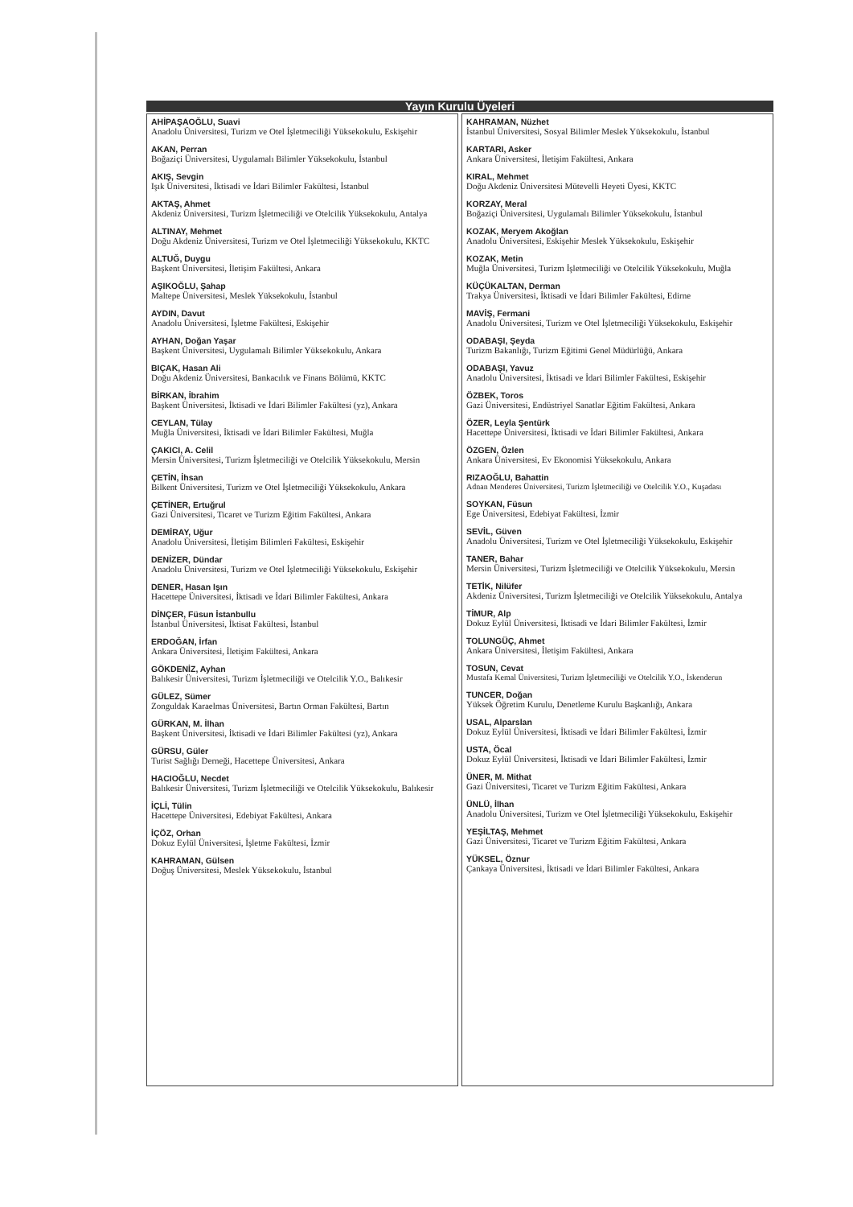Yayın Kurulu Üyeleri
AHİPAŞAOĞLU, Suavi
Anadolu Üniversitesi, Turizm ve Otel İşletmeciliği Yüksekokulu, Eskişehir
AKAN, Perran
Boğaziçi Üniversitesi, Uygulamalı Bilimler Yüksekokulu, İstanbul
AKIŞ, Sevgin
Işık Üniversitesi, İktisadi ve İdari Bilimler Fakültesi, İstanbul
AKTAŞ, Ahmet
Akdeniz Üniversitesi, Turizm İşletmeciliği ve Otelcilik Yüksekokulu, Antalya
ALTINAY, Mehmet
Doğu Akdeniz Üniversitesi, Turizm ve Otel İşletmeciliği Yüksekokulu, KKTC
ALTUĞ, Duygu
Başkent Üniversitesi, İletişim Fakültesi, Ankara
AŞIKOĞLU, Şahap
Maltepe Üniversitesi, Meslek Yüksekokulu, İstanbul
AYDIN, Davut
Anadolu Üniversitesi, İşletme Fakültesi, Eskişehir
AYHAN, Doğan Yaşar
Başkent Üniversitesi, Uygulamalı Bilimler Yüksekokulu, Ankara
BIÇAK, Hasan Ali
Doğu Akdeniz Üniversitesi, Bankacılık ve Finans Bölümü, KKTC
BİRKAN, İbrahim
Başkent Üniversitesi, İktisadi ve İdari Bilimler Fakültesi (yz), Ankara
CEYLAN, Tülay
Muğla Üniversitesi, İktisadi ve İdari Bilimler Fakültesi, Muğla
ÇAKICI, A. Celil
Mersin Üniversitesi, Turizm İşletmeciliği ve Otelcilik Yüksekokulu, Mersin
ÇETİN, İhsan
Bilkent Üniversitesi, Turizm ve Otel İşletmeciliği Yüksekokulu, Ankara
ÇETİNER, Ertuğrul
Gazi Üniversitesi, Ticaret ve Turizm Eğitim Fakültesi, Ankara
DEMİRAY, Uğur
Anadolu Üniversitesi, İletişim Bilimleri Fakültesi, Eskişehir
DENİZER, Dündar
Anadolu Üniversitesi, Turizm ve Otel İşletmeciliği Yüksekokulu, Eskişehir
DENER, Hasan Işın
Hacettepe Üniversitesi, İktisadi ve İdari Bilimler Fakültesi, Ankara
DİNÇER, Füsun İstanbullu
İstanbul Üniversitesi, İktisat Fakültesi, İstanbul
ERDOĞAN, İrfan
Ankara Üniversitesi, İletişim Fakültesi, Ankara
GÖKDENİZ, Ayhan
Balıkesir Üniversitesi, Turizm İşletmeciliği ve Otelcilik Y.O., Balıkesir
GÜLEZ, Sümer
Zonguldak Karaelmas Üniversitesi, Bartın Orman Fakültesi, Bartın
GÜRKAN, M. İlhan
Başkent Üniversitesi, İktisadi ve İdari Bilimler Fakültesi (yz), Ankara
GÜRSU, Güler
Turist Sağlığı Derneği, Hacettepe Üniversitesi, Ankara
HACIOĞLU, Necdet
Balıkesir Üniversitesi, Turizm İşletmeciliği ve Otelcilik Yüksekokulu, Balıkesir
İÇLİ, Tülin
Hacettepe Üniversitesi, Edebiyat Fakültesi, Ankara
İÇÖZ, Orhan
Dokuz Eylül Üniversitesi, İşletme Fakültesi, İzmir
KAHRAMAN, Gülsen
Doğuş Üniversitesi, Meslek Yüksekokulu, İstanbul
KAHRAMAN, Nüzhet
İstanbul Üniversitesi, Sosyal Bilimler Meslek Yüksekokulu, İstanbul
KARTARI, Asker
Ankara Üniversitesi, İletişim Fakültesi, Ankara
KIRAL, Mehmet
Doğu Akdeniz Üniversitesi Mütevelli Heyeti Üyesi, KKTC
KORZAY, Meral
Boğaziçi Üniversitesi, Uygulamalı Bilimler Yüksekokulu, İstanbul
KOZAK, Meryem Akoğlan
Anadolu Üniversitesi, Eskişehir Meslek Yüksekokulu, Eskişehir
KOZAK, Metin
Muğla Üniversitesi, Turizm İşletmeciliği ve Otelcilik Yüksekokulu, Muğla
KÜÇÜKALTAN, Derman
Trakya Üniversitesi, İktisadi ve İdari Bilimler Fakültesi, Edirne
MAVİŞ, Fermani
Anadolu Üniversitesi, Turizm ve Otel İşletmeciliği Yüksekokulu, Eskişehir
ODABAŞI, Şeyda
Turizm Bakanlığı, Turizm Eğitimi Genel Müdürlüğü, Ankara
ODABAŞI, Yavuz
Anadolu Üniversitesi, İktisadi ve İdari Bilimler Fakültesi, Eskişehir
ÖZBEK, Toros
Gazi Üniversitesi, Endüstriyel Sanatlar Eğitim Fakültesi, Ankara
ÖZER, Leyla Şentürk
Hacettepe Üniversitesi, İktisadi ve İdari Bilimler Fakültesi, Ankara
ÖZGEN, Özlen
Ankara Üniversitesi, Ev Ekonomisi Yüksekokulu, Ankara
RIZAOĞLU, Bahattin
Adnan Menderes Üniversitesi, Turizm İşletmeciliği ve Otelcilik Y.O., Kuşadası
SOYKAN, Füsun
Ege Üniversitesi, Edebiyat Fakültesi, İzmir
SEVİL, Güven
Anadolu Üniversitesi, Turizm ve Otel İşletmeciliği Yüksekokulu, Eskişehir
TANER, Bahar
Mersin Üniversitesi, Turizm İşletmeciliği ve Otelcilik Yüksekokulu, Mersin
TETİK, Nilüfer
Akdeniz Üniversitesi, Turizm İşletmeciliği ve Otelcilik Yüksekokulu, Antalya
TİMUR, Alp
Dokuz Eylül Üniversitesi, İktisadi ve İdari Bilimler Fakültesi, İzmir
TOLUNGÜÇ, Ahmet
Ankara Üniversitesi, İletişim Fakültesi, Ankara
TOSUN, Cevat
Mustafa Kemal Üniversitesi, Turizm İşletmeciliği ve Otelcilik Y.O., İskenderun
TUNCER, Doğan
Yüksek Öğretim Kurulu, Denetleme Kurulu Başkanlığı, Ankara
USAL, Alparslan
Dokuz Eylül Üniversitesi, İktisadi ve İdari Bilimler Fakültesi, İzmir
USTA, Öcal
Dokuz Eylül Üniversitesi, İktisadi ve İdari Bilimler Fakültesi, İzmir
ÜNER, M. Mithat
Gazi Üniversitesi, Ticaret ve Turizm Eğitim Fakültesi, Ankara
ÜNLÜ, İlhan
Anadolu Üniversitesi, Turizm ve Otel İşletmeciliği Yüksekokulu, Eskişehir
YEŞİLTAŞ, Mehmet
Gazi Üniversitesi, Ticaret ve Turizm Eğitim Fakültesi, Ankara
YÜKSEL, Öznur
Çankaya Üniversitesi, İktisadi ve İdari Bilimler Fakültesi, Ankara